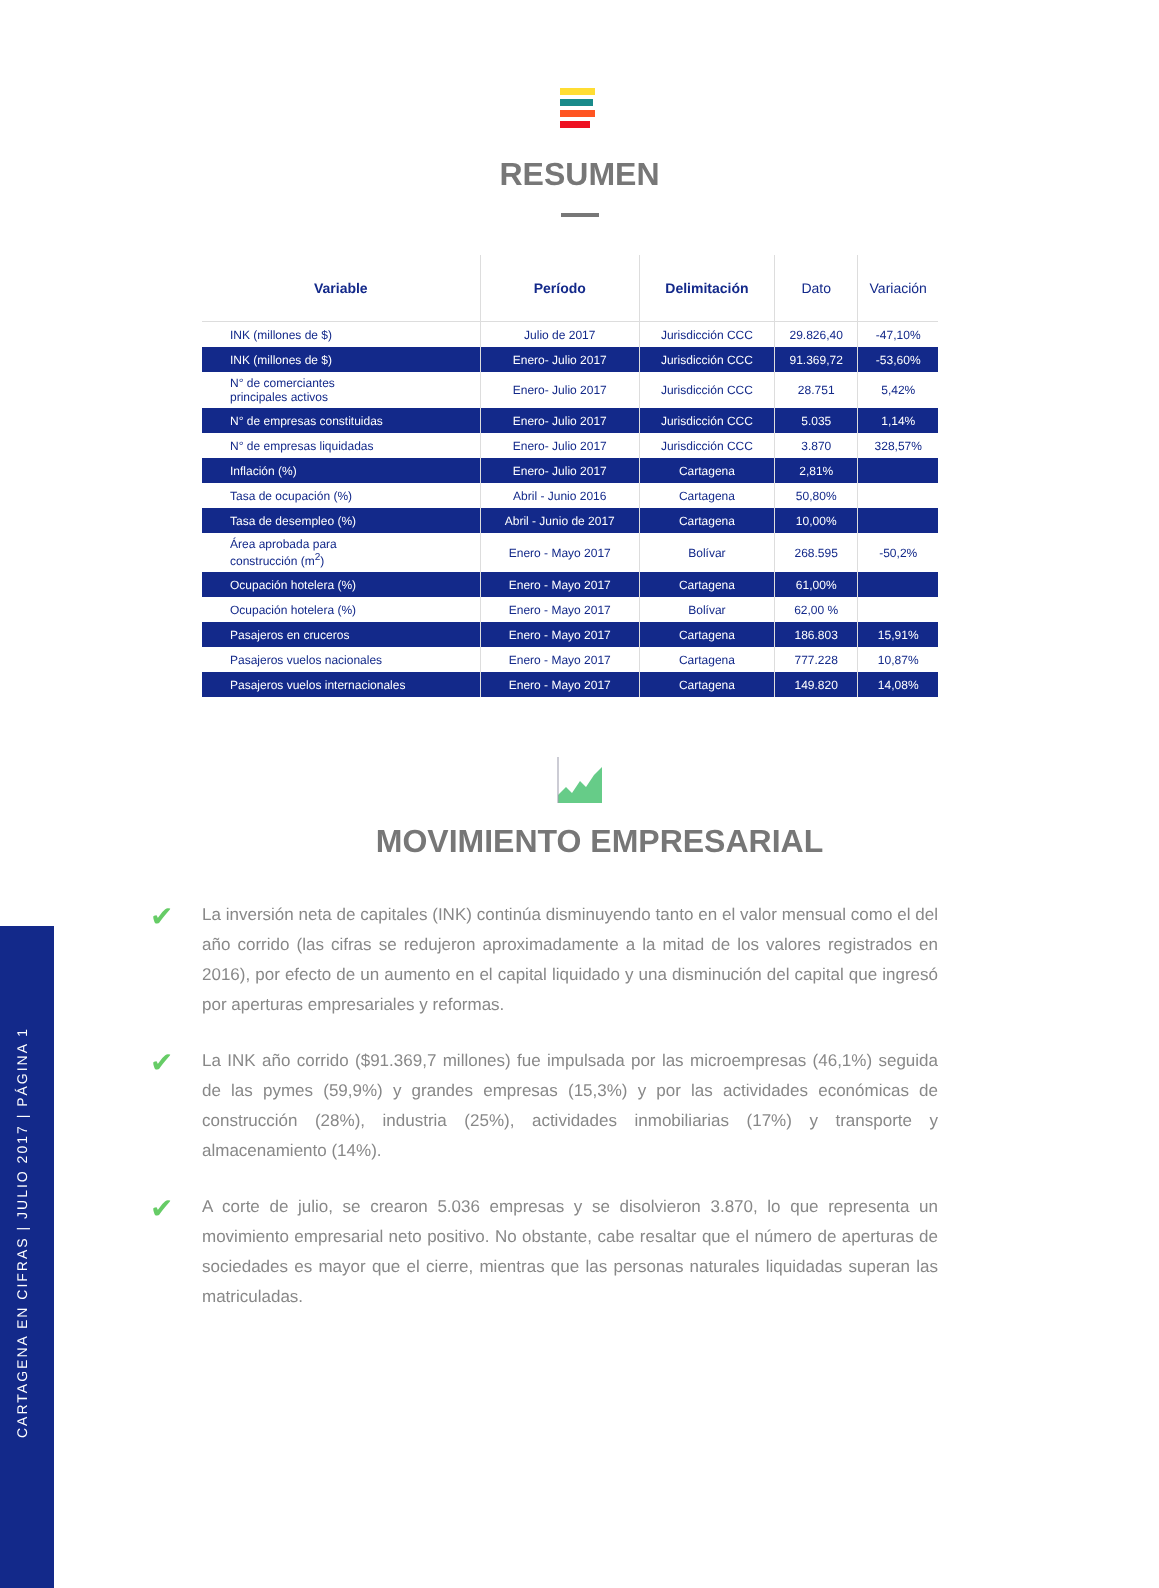CARTAGENA EN CIFRAS | JULIO 2017 | PÁGINA 1
RESUMEN
| Variable | Período | Delimitación | Dato | Variación |
| --- | --- | --- | --- | --- |
| INK (millones de $) | Julio de 2017 | Jurisdicción CCC | 29.826,40 | -47,10% |
| INK (millones de $) | Enero- Julio 2017 | Jurisdicción CCC | 91.369,72 | -53,60% |
| N° de comerciantes principales activos | Enero- Julio 2017 | Jurisdicción CCC | 28.751 | 5,42% |
| N° de empresas constituidas | Enero- Julio 2017 | Jurisdicción CCC | 5.035 | 1,14% |
| N° de empresas liquidadas | Enero- Julio 2017 | Jurisdicción CCC | 3.870 | 328,57% |
| Inflación (%) | Enero- Julio 2017 | Cartagena | 2,81% | |
| Tasa de ocupación (%) | Abril - Junio 2016 | Cartagena | 50,80% | |
| Tasa de desempleo (%) | Abril - Junio de 2017 | Cartagena | 10,00% | |
| Área aprobada para construcción (m<sup>2</sup>) | Enero - Mayo 2017 | Bolívar | 268.595 | -50,2% |
| Ocupación hotelera (%) | Enero - Mayo 2017 | Cartagena | 61,00% | |
| Ocupación hotelera (%) | Enero - Mayo 2017 | Bolívar | 62,00 % | |
| Pasajeros en cruceros | Enero - Mayo 2017 | Cartagena | 186.803 | 15,91% |
| Pasajeros vuelos nacionales | Enero - Mayo 2017 | Cartagena | 777.228 | 10,87% |
| Pasajeros vuelos internacionales | Enero - Mayo 2017 | Cartagena | 149.820 | 14,08% |
MOVIMIENTO EMPRESARIAL
✔
La inversión neta de capitales (INK) continúa disminuyendo tanto en el valor mensual como el del año corrido (las cifras se redujeron aproximadamente a la mitad de los valores registrados en 2016), por efecto de un aumento en el capital liquidado y una disminución del capital que ingresó por aperturas empresariales y reformas.
✔
La INK año corrido ($91.369,7 millones) fue impulsada por las microempresas (46,1%) seguida de las pymes (59,9%) y grandes empresas (15,3%) y por las actividades económicas de construcción (28%), industria (25%), actividades inmobiliarias (17%) y transporte y almacenamiento (14%).
✔
A corte de julio, se crearon 5.036 empresas y se disolvieron 3.870, lo que representa un movimiento empresarial neto positivo. No obstante, cabe resaltar que el número de aperturas de sociedades es mayor que el cierre, mientras que las personas naturales liquidadas superan las matriculadas.